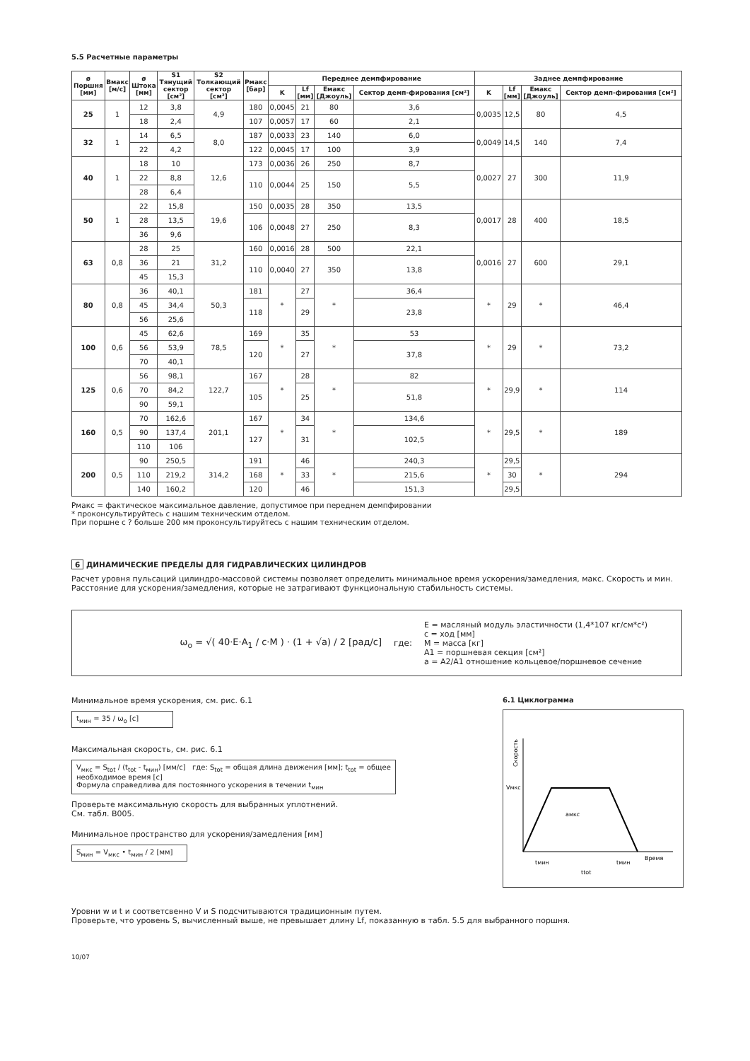5.5 Расчетные параметры
| ø Поршня [мм] | Вмакс [м/с] | ø Штока [мм] | S1 Тянущий сектор [см²] | S2 Толкающий сектор [см²] | Pмакс [бар] | Переднее демпфирование | | | | Заднее демпфирование | | | |
| --- | --- | --- | --- | --- | --- | --- | --- | --- | --- | --- | --- | --- | --- |
| | | | | | | K | Lf [мм] | Eмакс [Джоуль] | Сектор демп-фирования [см²] | K | Lf [мм] | Eмакс [Джоуль] | Сектор демп-фирования [см²] |
| 25 | 1 | 12 | 3,8 | 4,9 | 180 | 0,0045 | 21 | 80 | 3,6 | 0,0035 | 12,5 | 80 | 4,5 |
| | | 18 | 2,4 | | 107 | 0,0057 | 17 | 60 | 2,1 | | | | |
| 32 | 1 | 14 | 6,5 | 8,0 | 187 | 0,0033 | 23 | 140 | 6,0 | 0,0049 | 14,5 | 140 | 7,4 |
| | | 22 | 4,2 | | 122 | 0,0045 | 17 | 100 | 3,9 | | | | |
| 40 | 1 | 18 | 10 | 12,6 | 173 | 0,0036 | 26 | 250 | 8,7 | 0,0027 | 27 | 300 | 11,9 |
| | | 22 | 8,8 | | 110 | 0,0044 | 25 | 150 | 5,5 | | | | |
| | | 28 | 6,4 | | | | | | | | | | |
| 50 | 1 | 22 | 15,8 | 19,6 | 150 | 0,0035 | 28 | 350 | 13,5 | 0,0017 | 28 | 400 | 18,5 |
| | | 28 | 13,5 | | 106 | 0,0048 | 27 | 250 | 8,3 | | | | |
| | | 36 | 9,6 | | | | | | | | | | |
| 63 | 0,8 | 28 | 25 | 31,2 | 160 | 0,0016 | 28 | 500 | 22,1 | 0,0016 | 27 | 600 | 29,1 |
| | | 36 | 21 | | 110 | 0,0040 | 27 | 350 | 13,8 | | | | |
| | | 45 | 15,3 | | | | | | | | | | |
| 80 | 0,8 | 36 | 40,1 | 50,3 | 181 | * | 27 | * | 36,4 | * | 29 | * | 46,4 |
| | | 45 | 34,4 | | 118 | | 29 | | 23,8 | | | | |
| | | 56 | 25,6 | | | | | | | | | | |
| 100 | 0,6 | 45 | 62,6 | 78,5 | 169 | * | 35 | * | 53 | * | 29 | * | 73,2 |
| | | 56 | 53,9 | | 120 | | 27 | | 37,8 | | | | |
| | | 70 | 40,1 | | | | | | | | | | |
| 125 | 0,6 | 56 | 98,1 | 122,7 | 167 | * | 28 | * | 82 | * | 29,9 | * | 114 |
| | | 70 | 84,2 | | 105 | | 25 | | 51,8 | | | | |
| | | 90 | 59,1 | | | | | | | | | | |
| 160 | 0,5 | 70 | 162,6 | 201,1 | 167 | * | 34 | * | 134,6 | * | 29,5 | * | 189 |
| | | 90 | 137,4 | | 127 | | 31 | | 102,5 | | | | |
| | | 110 | 106 | | | | | | | | | | |
| 200 | 0,5 | 90 | 250,5 | 314,2 | 191 | * | 46 | * | 240,3 | * | 29,5 | * | 294 |
| | | 110 | 219,2 | | 168 | | 33 | | 215,6 | | 30 | | |
| | | 140 | 160,2 | | 120 | | 46 | | 151,3 | | 29,5 | | |
Pмакс = фактическое максимальное давление, допустимое при переднем демпфировании
* проконсультируйтесь с нашим техническим отделом.
При поршне с ? больше 200 мм проконсультируйтесь с нашим техническим отделом.
6 ДИНАМИЧЕСКИЕ ПРЕДЕЛЫ ДЛЯ ГИДРАВЛИЧЕСКИХ ЦИЛИНДРОВ
Расчет уровня пульсаций цилиндро-массовой системы позволяет определить минимальное время ускорения/замедления, макс. Скорость и мин. Расстояние для ускорения/замедления, которые не затрагивают функциональную стабильность системы.
ω<sub>o</sub> = √( 40·E·A<sub>1</sub> / c·M ) · (1 + √a) / 2 [рад/с] где:
E = масляный модуль эластичности (1,4*107 кг/см*с²)
c = ход [мм]
M = масса [кг]
A1 = поршневая секция [см²]
a = A2/A1 отношение кольцевое/поршневое сечение
Минимальное время ускорения, см. рис. 6.1
t<sub>мин</sub> = 35 / ω<sub>o</sub> [c]
Максимальная скорость, см. рис. 6.1
V<sub>мкс</sub> = S<sub>tot</sub> / (t<sub>tot</sub> - t<sub>мин</sub>) [мм/с] где: S<sub>tot</sub> = общая длина движения [мм]; t<sub>tot</sub> = общее необходимое время [c]
Формула справедлива для постоянного ускорения в течении t<sub>мин</sub>
Проверьте максимальную скорость для выбранных уплотнений.
См. табл. B005.
Минимальное пространство для ускорения/замедления [мм]
S<sub>мин</sub> = V<sub>мкс</sub> • t<sub>мин</sub> / 2 [мм]
6.1 Циклограмма
Скорость
Vмкс
aмкс
Время
tмин
tмин
ttot
Уровни w и t и соответсвенно V и S подсчитываются традиционным путем.
Проверьте, что уровень S, вычисленный выше, не превышает длину Lf, показанную в табл. 5.5 для выбранного поршня.
10/07